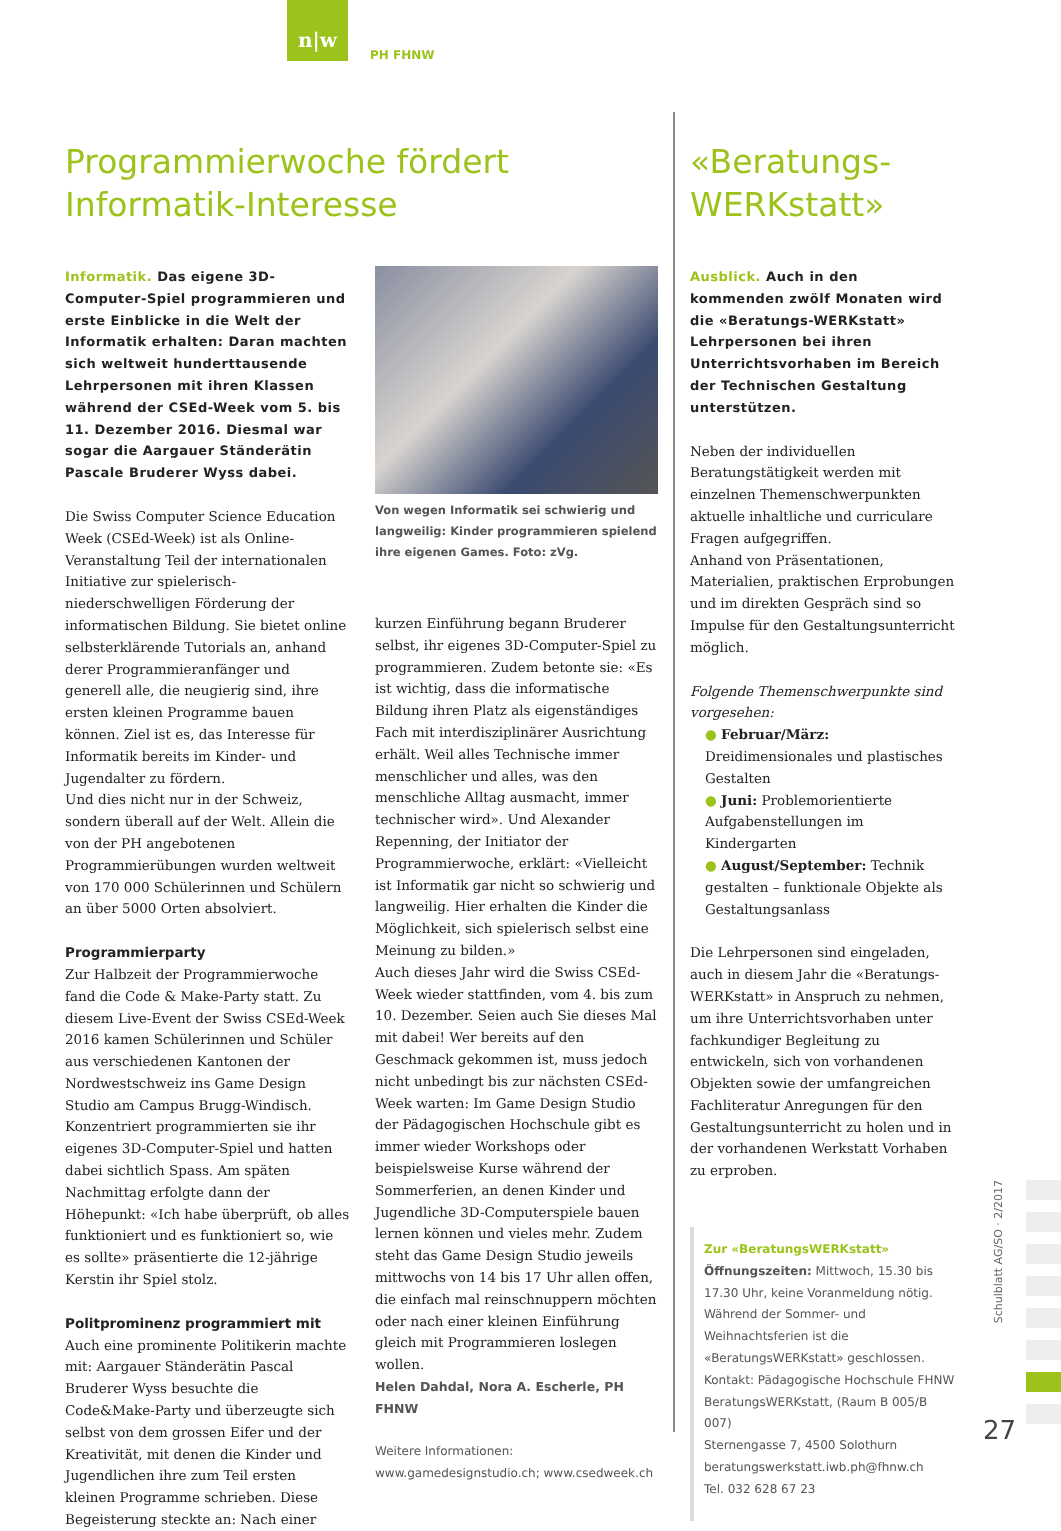n|w
PH FHNW
Programmierwoche fördert
Informatik-Interesse
Informatik. Das eigene 3D-Computer-Spiel programmieren und erste Einblicke in die Welt der Informatik erhalten: Daran machten sich weltweit hunderttausende Lehrpersonen mit ihren Klassen während der CSEd-Week vom 5. bis 11. Dezember 2016. Diesmal war sogar die Aargauer Ständerätin Pascale Bruderer Wyss dabei.
Die Swiss Computer Science Education Week (CSEd-Week) ist als Online-Veranstaltung Teil der internationalen Initiative zur spielerisch-niederschwelligen Förderung der informatischen Bildung. Sie bietet online selbsterklärende Tutorials an, anhand derer Programmieranfänger und generell alle, die neugierig sind, ihre ersten kleinen Programme bauen können. Ziel ist es, das Interesse für Informatik bereits im Kinder- und Jugendalter zu fördern.
Und dies nicht nur in der Schweiz, sondern überall auf der Welt. Allein die von der PH angebotenen Programmierübungen wurden weltweit von 170 000 Schülerinnen und Schülern an über 5000 Orten absolviert.
Programmierparty
Zur Halbzeit der Programmierwoche fand die Code & Make-Party statt. Zu diesem Live-Event der Swiss CSEd-Week 2016 kamen Schülerinnen und Schüler aus verschiedenen Kantonen der Nordwestschweiz ins Game Design Studio am Campus Brugg-Windisch. Konzentriert programmierten sie ihr eigenes 3D-Computer-Spiel und hatten dabei sichtlich Spass. Am späten Nachmittag erfolgte dann der Höhepunkt: «Ich habe überprüft, ob alles funktioniert und es funktioniert so, wie es sollte» präsentierte die 12-jährige Kerstin ihr Spiel stolz.
Politprominenz programmiert mit
Auch eine prominente Politikerin machte mit: Aargauer Ständerätin Pascal Bruderer Wyss besuchte die Code&Make-Party und überzeugte sich selbst von dem grossen Eifer und der Kreativität, mit denen die Kinder und Jugendlichen ihre zum Teil ersten kleinen Programme schrieben. Diese Begeisterung steckte an: Nach einer
Von wegen Informatik sei schwierig und langweilig: Kinder programmieren spielend ihre eigenen Games. Foto: zVg.
kurzen Einführung begann Bruderer selbst, ihr eigenes 3D-Computer-Spiel zu programmieren. Zudem betonte sie: «Es ist wichtig, dass die informatische Bildung ihren Platz als eigenständiges Fach mit interdisziplinärer Ausrichtung erhält. Weil alles Technische immer menschlicher und alles, was den menschliche Alltag ausmacht, immer technischer wird». Und Alexander Repenning, der Initiator der Programmierwoche, erklärt: «Vielleicht ist Informatik gar nicht so schwierig und langweilig. Hier erhalten die Kinder die Möglichkeit, sich spielerisch selbst eine Meinung zu bilden.»
Auch dieses Jahr wird die Swiss CSEd-Week wieder stattfinden, vom 4. bis zum 10. Dezember. Seien auch Sie dieses Mal mit dabei! Wer bereits auf den Geschmack gekommen ist, muss jedoch nicht unbedingt bis zur nächsten CSEd-Week warten: Im Game Design Studio der Pädagogischen Hochschule gibt es immer wieder Workshops oder beispielsweise Kurse während der Sommerferien, an denen Kinder und Jugendliche 3D-Computerspiele bauen lernen können und vieles mehr. Zudem steht das Game Design Studio jeweils mittwochs von 14 bis 17 Uhr allen offen, die einfach mal reinschnuppern möchten oder nach einer kleinen Einführung gleich mit Programmieren loslegen wollen.
Helen Dahdal, Nora A. Escherle, PH FHNW
Weitere Informationen:
www.gamedesignstudio.ch; www.csedweek.ch
«Beratungs-
WERKstatt»
Ausblick. Auch in den kommenden zwölf Monaten wird die «Beratungs-WERKstatt» Lehrpersonen bei ihren Unterrichtsvorhaben im Bereich der Technischen Gestaltung unterstützen.
Neben der individuellen Beratungstätigkeit werden mit einzelnen Themenschwerpunkten aktuelle inhaltliche und curriculare Fragen aufgegriffen.
Anhand von Präsentationen, Materialien, praktischen Erprobungen und im direkten Gespräch sind so Impulse für den Gestaltungsunterricht möglich.
Folgende Themenschwerpunkte sind vorgesehen:
● Februar/März: Dreidimensionales und plastisches Gestalten
● Juni: Problemorientierte Aufgabenstellungen im Kindergarten
● August/September: Technik gestalten – funktionale Objekte als Gestaltungsanlass
Die Lehrpersonen sind eingeladen, auch in diesem Jahr die «Beratungs-WERKstatt» in Anspruch zu nehmen, um ihre Unterrichtsvorhaben unter fachkundiger Begleitung zu entwickeln, sich von vorhandenen Objekten sowie der umfangreichen Fachliteratur Anregungen für den Gestaltungsunterricht zu holen und in der vorhandenen Werkstatt Vorhaben zu erproben.
Zur «BeratungsWERKstatt»
Öffnungszeiten: Mittwoch, 15.30 bis 17.30 Uhr, keine Voranmeldung nötig. Während der Sommer- und Weihnachtsferien ist die «BeratungsWERKstatt» geschlossen.
Kontakt: Pädagogische Hochschule FHNW BeratungsWERKstatt, (Raum B 005/B 007)
Sternengasse 7, 4500 Solothurn
beratungswerkstatt.iwb.ph@fhnw.ch
Tel. 032 628 67 23
Schulblatt AG/SO · 2/2017
27